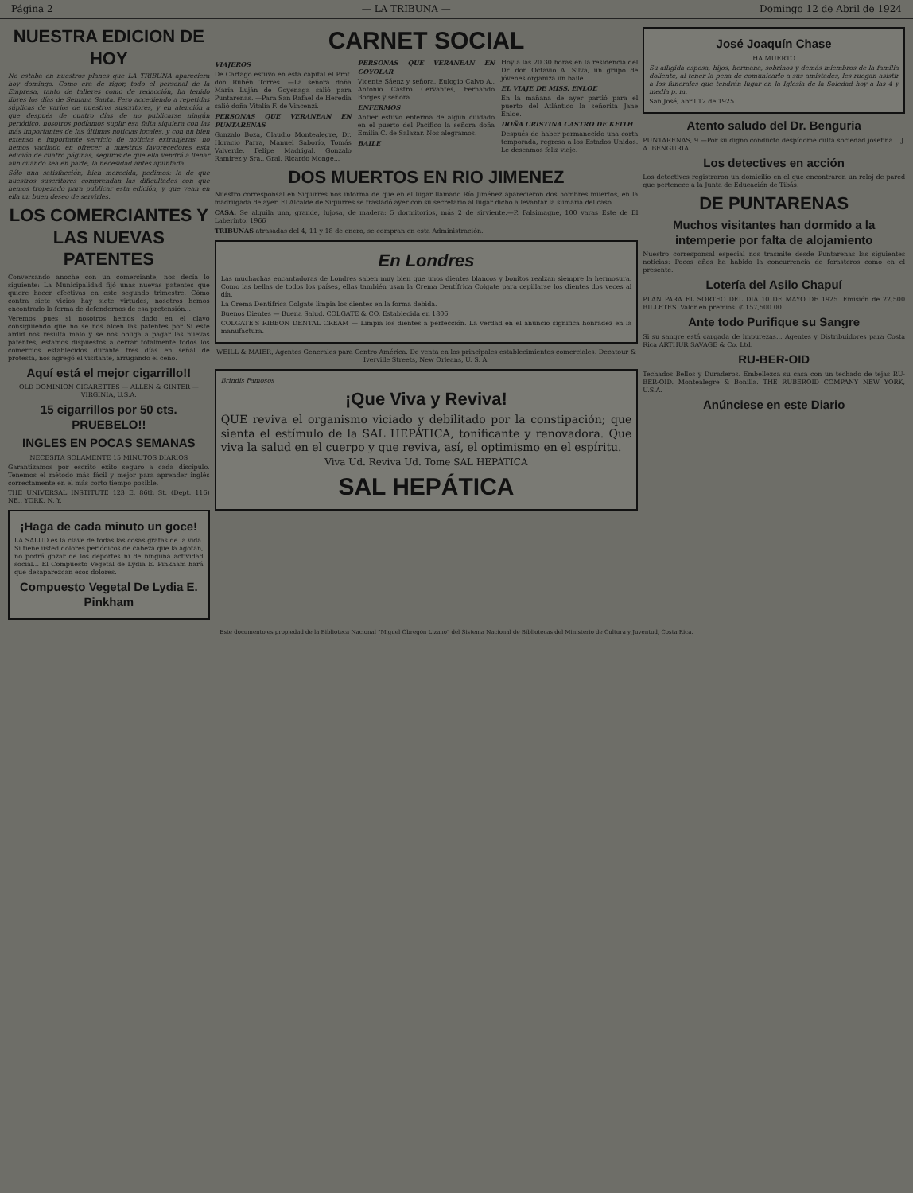Página 2 — LA TRIBUNA — Domingo 12 de Abril de 1924
NUESTRA EDICION DE HOY
No estaba en nuestros planes que LA TRIBUNA apareciera hoy domingo. Como era de rigor, todo el personal de la Empresa, tanto de talleres como de redacción, ha tenido libres los días de Semana Santa. Pero accediendo a repetidas súplicas de varios de nuestros suscritores, y en atención a que después de cuatro días de no publicarse ningún periódico, nosotros podíamos suplir esa falta siquiera con las más importantes de las últimas noticias locales, y con un bien extenso e importante servicio de noticias extranjeras, no hemos vacilado en ofrecer a nuestros favorecedores esta edición de cuatro páginas, seguros de que ella vendrá a llenar aun cuando sea en parte, la necesidad antes apuntada.
Sólo una satisfacción, bien merecida, pedimos: la de que nuestros suscritores comprendan las dificultades con que hemos tropezado para publicar esta edición, y que vean en ella un buen deseo de servirles.
LOS COMERCIANTES Y LAS NUEVAS PATENTES
Conversando anoche con un comerciante, nos decía lo siguiente: La Municipalidad fijó unas nuevas patentes que quiere hacer efectivas en este segundo trimestre. Cómo contra siete vicios hay siete virtudes, nosotros hemos encontrado la forma de defendernos de esa pretensión...
Veremos pues si nosotros hemos dado en el clavo consiguiendo que no se nos alcen las patentes por Si este ardid nos resulta malo y se nos obliga a pagar las nuevas patentes, estamos dispuestos a cerrar totalmente todos los comercios establecidos durante tres días en señal de protesta, nos agregó el visitante, arrugando el ceño.
Aquí está el mejor cigarrillo!!
OLD DOMINION CIGARETTES — ALLEN & GINTER — VIRGINIA, U.S.A.
15 cigarrillos por 50 cts. PRUEBELO!!
INGLES EN POCAS SEMANAS
NECESITA SOLAMENTE 15 MINUTOS DIARIOS
Garantizamos por escrito éxito seguro a cada discípulo. Tenemos el método más fácil y mejor para aprender inglés correctamente en el más corto tiempo posible.
THE UNIVERSAL INSTITUTE 123 E. 86th St. (Dept. 116) NE.. YORK, N. Y.
¡Haga de cada minuto un goce!
LA SALUD es la clave de todas las cosas gratas de la vida. Si tiene usted dolores periódicos de cabeza que la agotan, no podrá gozar de los deportes ni de ninguna actividad social... El Compuesto Vegetal de Lydia E. Pinkham hará que desaparezcan esos dolores.
Compuesto Vegetal De Lydia E. Pinkham
CARNET SOCIAL
VIAJEROS
De Cartago estuvo en esta capital el Prof. don Rubén Torres. —La señora doña María Luján de Goyenaga salió para Puntarenas. —Para San Rafael de Heredia salió doña Vitalia F. de Vincenzi.
PERSONAS QUE VERANEAN EN PUNTARENAS
Gonzalo Boza, Claudio Montealegre, Dr. Horacio Parra, Manuel Saborío, Tomás Valverde, Felipe Madrigal, Gonzalo Ramírez y Sra., Gral. Ricardo Monge...
PERSONAS QUE VERANEAN EN COYOLAR
Vicente Sáenz y señora, Eulogio Calvo A., Antonio Castro Cervantes, Fernando Borges y señora.
ENFERMOS
Antier estuvo enferma de algún cuidado en el puerto del Pacífico la señora doña Emilia C. de Salazar. Nos alegramos.
BAILE
Hoy a las 20.30 horas en la residencia del Dr. don Octavio A. Silva, un grupo de jóvenes organiza un baile.
EL VIAJE DE MISS. ENLOE
En la mañana de ayer partió para el puerto del Atlántico la señorita Jane Enloe.
DOÑA CRISTINA CASTRO DE KEITH
Después de haber permanecido una corta temporada, regresa a los Estados Unidos. Le deseamos feliz viaje.
DOS MUERTOS EN RIO JIMENEZ
Nuestro corresponsal en Siquirres nos informa de que en el lugar llamado Río Jiménez aparecieron dos hombres muertos, en la madrugada de ayer. El Alcalde de Siquirres se trasladó ayer con su secretario al lugar dicho a levantar la sumaria del caso.
CASA. Se alquila una, grande, lujosa, de madera: 5 dormitorios, más 2 de sirviente.—P. Falsimagne, 100 varas Este de El Laberinto. 1966
TRIBUNAS atrasadas del 4, 11 y 18 de enero, se compran en esta Administración.
En Londres
Las muchachas encantadoras de Londres saben muy bien que unos dientes blancos y bonitos realzan siempre la hermosura. Como las bellas de todos los países, ellas también usan la Crema Dentífrica Colgate para cepillarse los dientes dos veces al día.
La Crema Dentífrica Colgate limpia los dientes en la forma debida.
Buenos Dientes — Buena Salud. COLGATE & CO. Establecida en 1806
COLGATE'S RIBBON DENTAL CREAM — Limpia los dientes a perfección. La verdad en el anuncio significa honradez en la manufactura.
WEILL & MAIER, Agentes Generales para Centro América. De venta en los principales establecimientos comerciales. Decatour & Iverville Streets, New Orleans, U. S. A.
Brindis Famosos
¡Que Viva y Reviva!
QUE reviva el organismo viciado y debilitado por la constipación; que sienta el estímulo de la SAL HEPÁTICA, tonificante y renovadora. Que viva la salud en el cuerpo y que reviva, así, el optimismo en el espíritu.
Viva Ud. Reviva Ud. Tome SAL HEPÁTICA
SAL HEPÁTICA
José Joaquín Chase
HA MUERTO
Su afligida esposa, hijos, hermana, sobrinos y demás miembros de la familia doliente, al tener la pena de comunicarlo a sus amistades, les ruegan asistir a los funerales que tendrán lugar en la Iglesia de la Soledad hoy a las 4 y media p. m.
San José, abril 12 de 1925.
Atento saludo del Dr. Benguria
PUNTARENAS, 9.—Por su digno conducto despídome culta sociedad josefina... J. A. BENGURIA.
Los detectives en acción
Los detectives registraron un domicilio en el que encontraron un reloj de pared que pertenece a la Junta de Educación de Tibás.
DE PUNTARENAS
Muchos visitantes han dormido a la intemperie por falta de alojamiento
Nuestro corresponsal especial nos trasmite desde Puntarenas las siguientes noticias: Pocos años ha habido la concurrencia de forasteros como en el presente.
Lotería del Asilo Chapuí
PLAN PARA EL SORTEO DEL DIA 10 DE MAYO DE 1925. Emisión de 22,500 BILLETES. Valor en premios: ₡ 157,500.00
Ante todo Purifique su Sangre
Si su sangre está cargada de impurezas... Agentes y Distribuidores para Costa Rica ARTHUR SAVAGE & Co. Ltd.
RU-BER-OID
Techados Bellos y Duraderos. Embellezca su casa con un techado de tejas RU-BER-OID. Montealegre & Bonilla. THE RUBEROID COMPANY NEW YORK, U.S.A.
Anúnciese en este Diario
Este documento es propiedad de la Biblioteca Nacional "Miguel Obregón Lizano" del Sistema Nacional de Bibliotecas del Ministerio de Cultura y Juventud, Costa Rica.